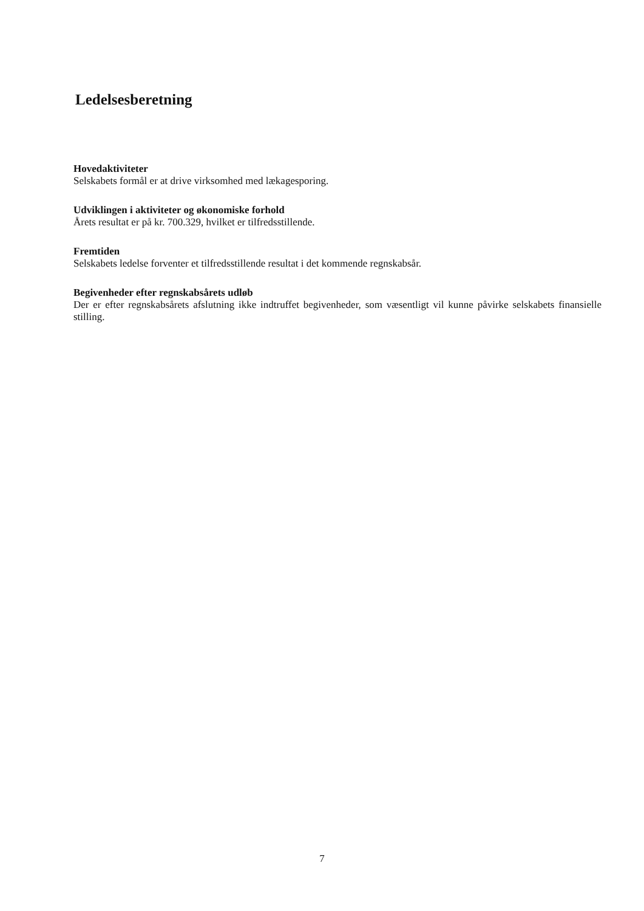Ledelsesberetning
Hovedaktiviteter
Selskabets formål er at drive virksomhed med lækagesporing.
Udviklingen i aktiviteter og økonomiske forhold
Årets resultat er på kr. 700.329, hvilket er tilfredsstillende.
Fremtiden
Selskabets ledelse forventer et tilfredsstillende resultat i det kommende regnskabsår.
Begivenheder efter regnskabsårets udløb
Der er efter regnskabsårets afslutning ikke indtruffet begivenheder, som væsentligt vil kunne påvirke selskabets finansielle stilling.
7